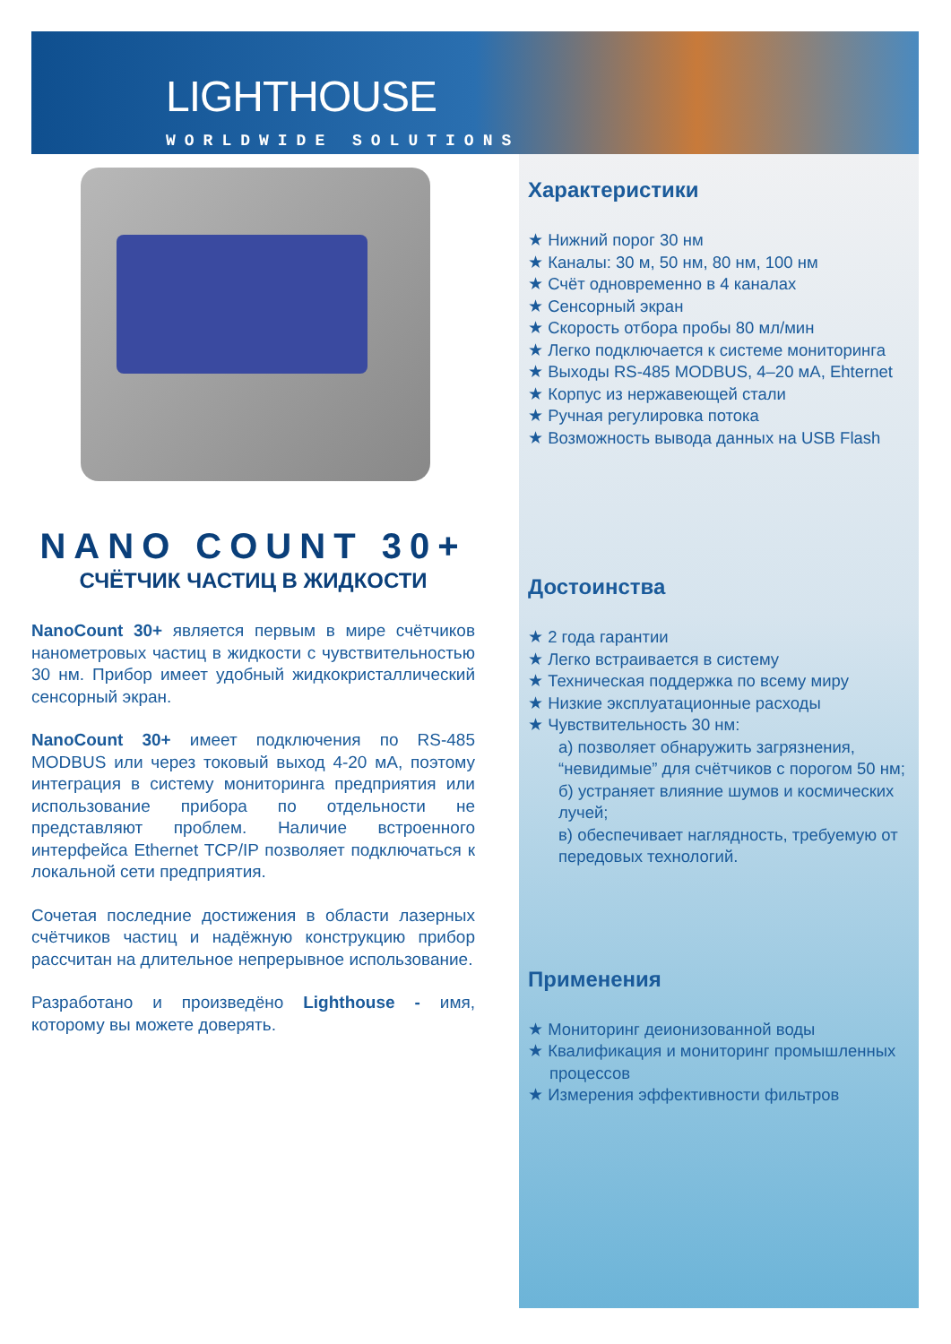LIGHTHOUSE
WORLDWIDE SOLUTIONS
NANO COUNT 30+
СЧЁТЧИК ЧАСТИЦ В ЖИДКОСТИ
NanoCount 30+ является первым в мире счётчиков нанометровых частиц в жидкости с чувствительностью 30 нм. Прибор имеет удобный жидкокристаллический сенсорный экран.
NanoCount 30+ имеет подключения по RS-485 MODBUS или через токовый выход 4-20 мА, поэтому интеграция в систему мониторинга предприятия или использование прибора по отдельности не представляют проблем. Наличие встроенного интерфейса Ethernet TCP/IP позволяет подключаться к локальной сети предприятия.
Сочетая последние достижения в области лазерных счётчиков частиц и надёжную конструкцию прибор рассчитан на длительное непрерывное использование.
Разработано и произведёно Lighthouse - имя, которому вы можете доверять.
Характеристики
★ Нижний порог 30 нм
★ Каналы: 30 м, 50 нм, 80 нм, 100 нм
★ Счёт одновременно в 4 каналах
★ Сенсорный экран
★ Скорость отбора пробы 80 мл/мин
★ Легко подключается к системе мониторинга
★ Выходы RS-485 MODBUS, 4–20 мА, Ehternet
★ Корпус из нержавеющей стали
★ Ручная регулировка потока
★ Возможность вывода данных на USB Flash
Достоинства
★ 2 года гарантии
★ Легко встраивается в систему
★ Техническая поддержка по всему миру
★ Низкие эксплуатационные расходы
★ Чувствительность 30 нм:
а) позволяет обнаружить загрязнения, “невидимые” для счётчиков с порогом 50 нм;
б) устраняет влияние шумов и космических лучей;
в) обеспечивает наглядность, требуемую от передовых технологий.
Применения
★ Мониторинг деионизованной воды
★ Квалификация и мониторинг промышленных процессов
★ Измерения эффективности фильтров